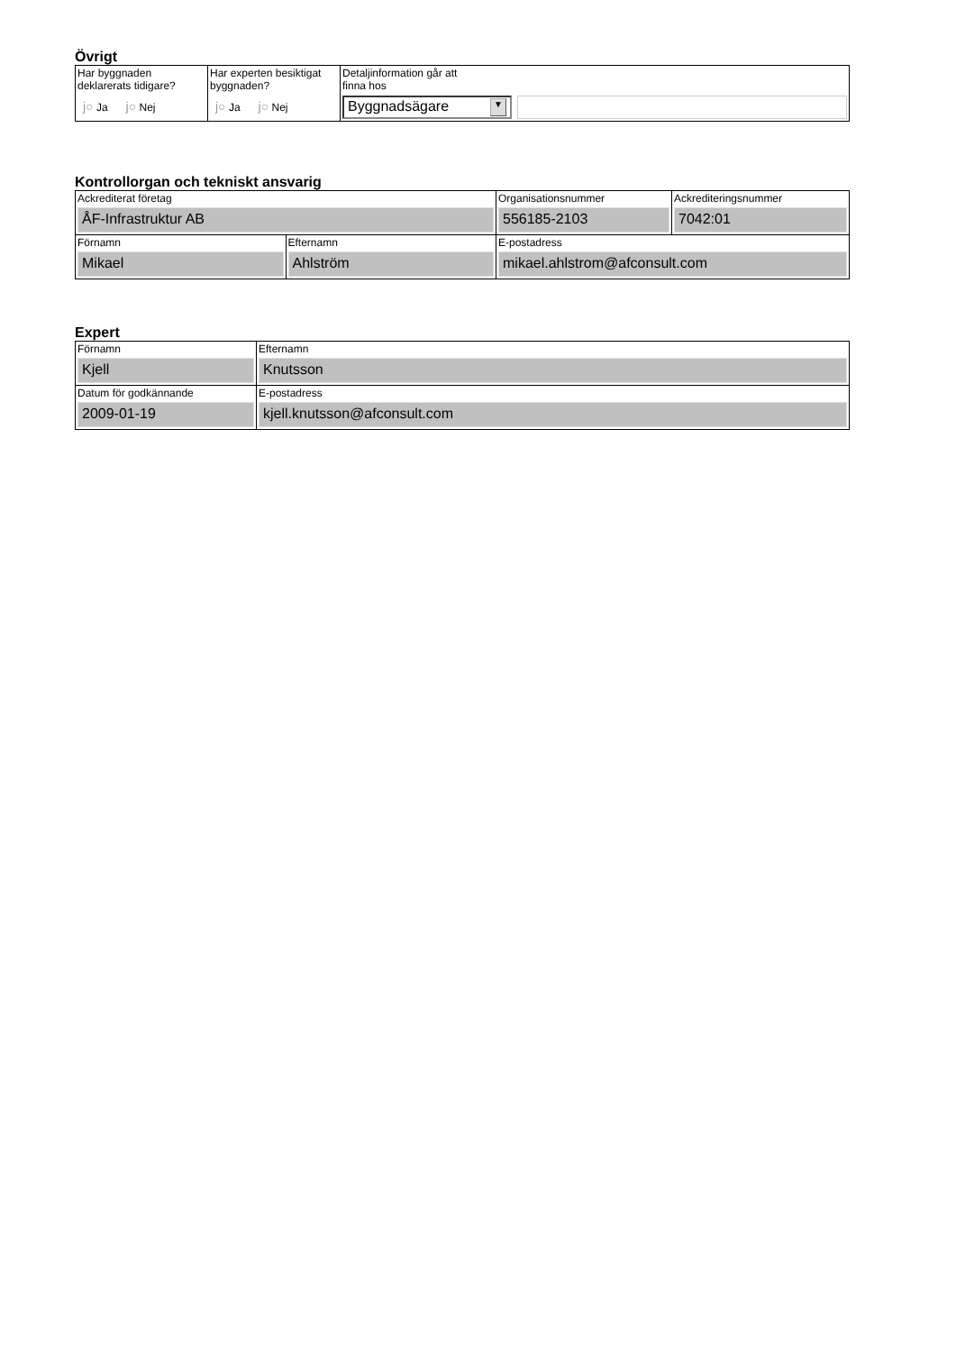Övrigt
| Har byggnaden deklarerats tidigare? j○ Ja j○ Nej | Har experten besiktigat byggnaden? j○ Ja j○ Nej | Detaljinformation går att finna hos Byggnadsägare ▼ |
Kontrollorgan och tekniskt ansvarig
| Ackrediterat företag ÅF-Infrastruktur AB | | Organisationsnummer 556185-2103 | Ackrediteringsnummer 7042:01 |
| Förnamn Mikael | Efternamn Ahlström | E-postadress mikael.ahlstrom@afconsult.com | |
Expert
| Förnamn Kjell | Efternamn Knutsson |
| Datum för godkännande 2009-01-19 | E-postadress kjell.knutsson@afconsult.com |